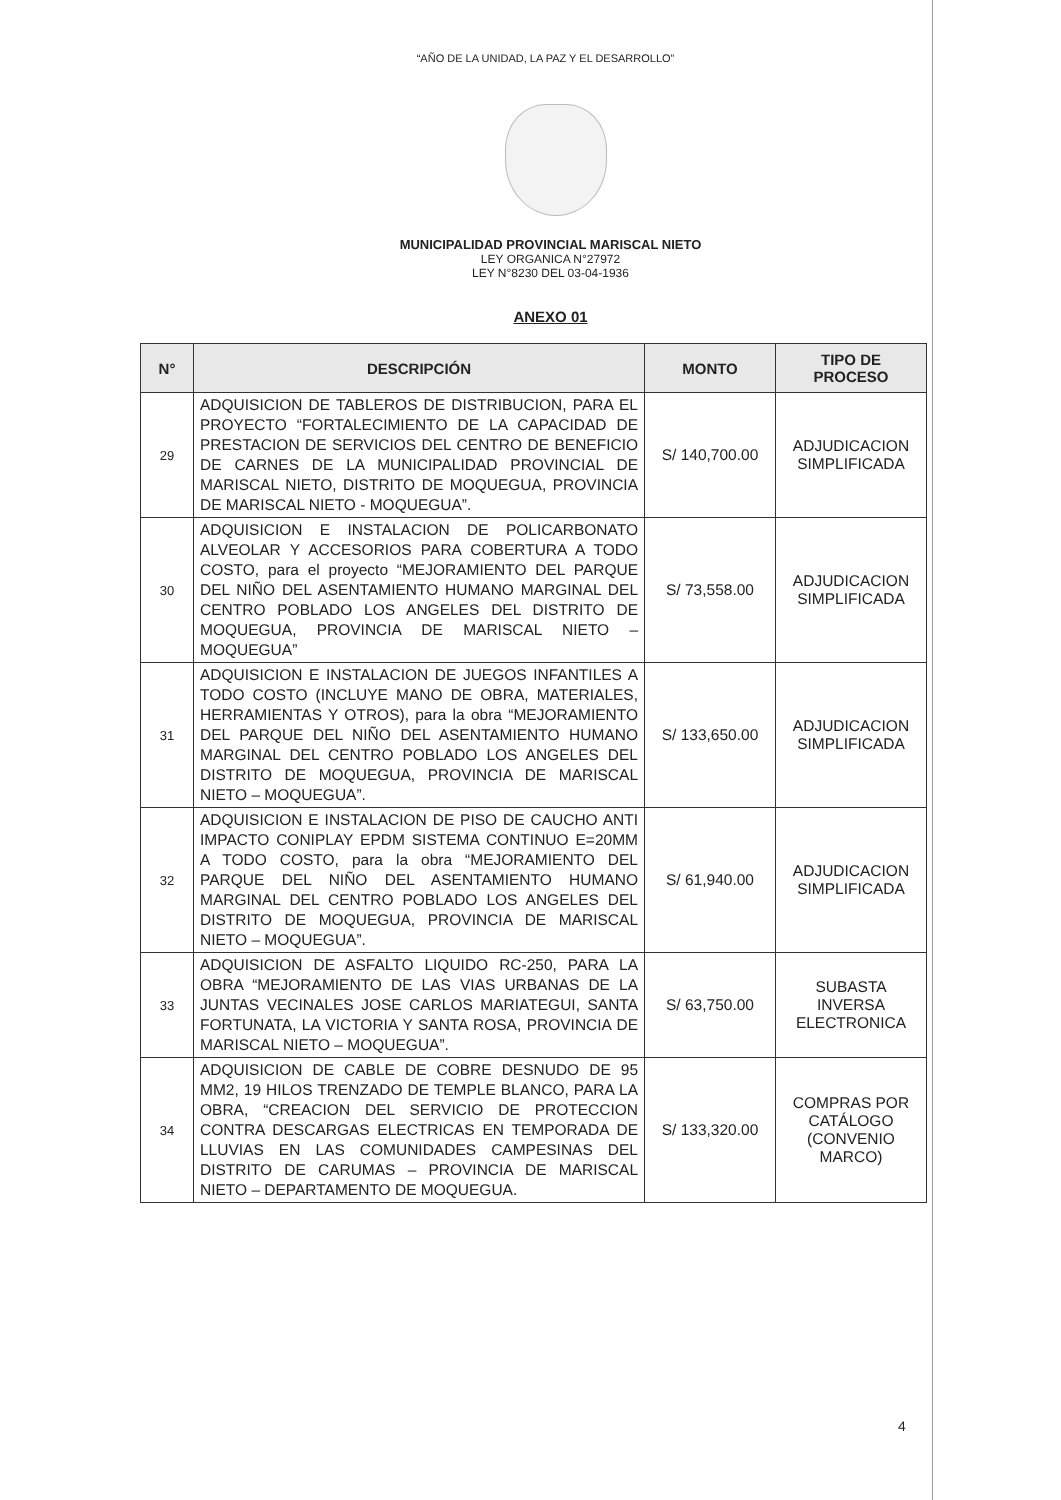“AÑO DE LA UNIDAD, LA PAZ Y EL DESARROLLO”
MUNICIPALIDAD PROVINCIAL MARISCAL NIETO
LEY ORGANICA N°27972
LEY N°8230 DEL 03-04-1936
ANEXO 01
| N° | DESCRIPCIÓN | MONTO | TIPO DE PROCESO |
| --- | --- | --- | --- |
| 29 | ADQUISICION DE TABLEROS DE DISTRIBUCION, PARA EL PROYECTO “FORTALECIMIENTO DE LA CAPACIDAD DE PRESTACION DE SERVICIOS DEL CENTRO DE BENEFICIO DE CARNES DE LA MUNICIPALIDAD PROVINCIAL DE MARISCAL NIETO, DISTRITO DE MOQUEGUA, PROVINCIA DE MARISCAL NIETO - MOQUEGUA”. | S/ 140,700.00 | ADJUDICACION SIMPLIFICADA |
| 30 | ADQUISICION E INSTALACION DE POLICARBONATO ALVEOLAR Y ACCESORIOS PARA COBERTURA A TODO COSTO, para el proyecto “MEJORAMIENTO DEL PARQUE DEL NIÑO DEL ASENTAMIENTO HUMANO MARGINAL DEL CENTRO POBLADO LOS ANGELES DEL DISTRITO DE MOQUEGUA, PROVINCIA DE MARISCAL NIETO – MOQUEGUA” | S/ 73,558.00 | ADJUDICACION SIMPLIFICADA |
| 31 | ADQUISICION E INSTALACION DE JUEGOS INFANTILES A TODO COSTO (INCLUYE MANO DE OBRA, MATERIALES, HERRAMIENTAS Y OTROS), para la obra “MEJORAMIENTO DEL PARQUE DEL NIÑO DEL ASENTAMIENTO HUMANO MARGINAL DEL CENTRO POBLADO LOS ANGELES DEL DISTRITO DE MOQUEGUA, PROVINCIA DE MARISCAL NIETO – MOQUEGUA”. | S/ 133,650.00 | ADJUDICACION SIMPLIFICADA |
| 32 | ADQUISICION E INSTALACION DE PISO DE CAUCHO ANTI IMPACTO CONIPLAY EPDM SISTEMA CONTINUO E=20MM A TODO COSTO, para la obra “MEJORAMIENTO DEL PARQUE DEL NIÑO DEL ASENTAMIENTO HUMANO MARGINAL DEL CENTRO POBLADO LOS ANGELES DEL DISTRITO DE MOQUEGUA, PROVINCIA DE MARISCAL NIETO – MOQUEGUA”. | S/ 61,940.00 | ADJUDICACION SIMPLIFICADA |
| 33 | ADQUISICION DE ASFALTO LIQUIDO RC-250, PARA LA OBRA “MEJORAMIENTO DE LAS VIAS URBANAS DE LA JUNTAS VECINALES JOSE CARLOS MARIATEGUI, SANTA FORTUNATA, LA VICTORIA Y SANTA ROSA, PROVINCIA DE MARISCAL NIETO – MOQUEGUA”. | S/ 63,750.00 | SUBASTA INVERSA ELECTRONICA |
| 34 | ADQUISICION DE CABLE DE COBRE DESNUDO DE 95 MM2, 19 HILOS TRENZADO DE TEMPLE BLANCO, PARA LA OBRA, “CREACION DEL SERVICIO DE PROTECCION CONTRA DESCARGAS ELECTRICAS EN TEMPORADA DE LLUVIAS EN LAS COMUNIDADES CAMPESINAS DEL DISTRITO DE CARUMAS – PROVINCIA DE MARISCAL NIETO – DEPARTAMENTO DE MOQUEGUA. | S/ 133,320.00 | COMPRAS POR CATÁLOGO (CONVENIO MARCO) |
4